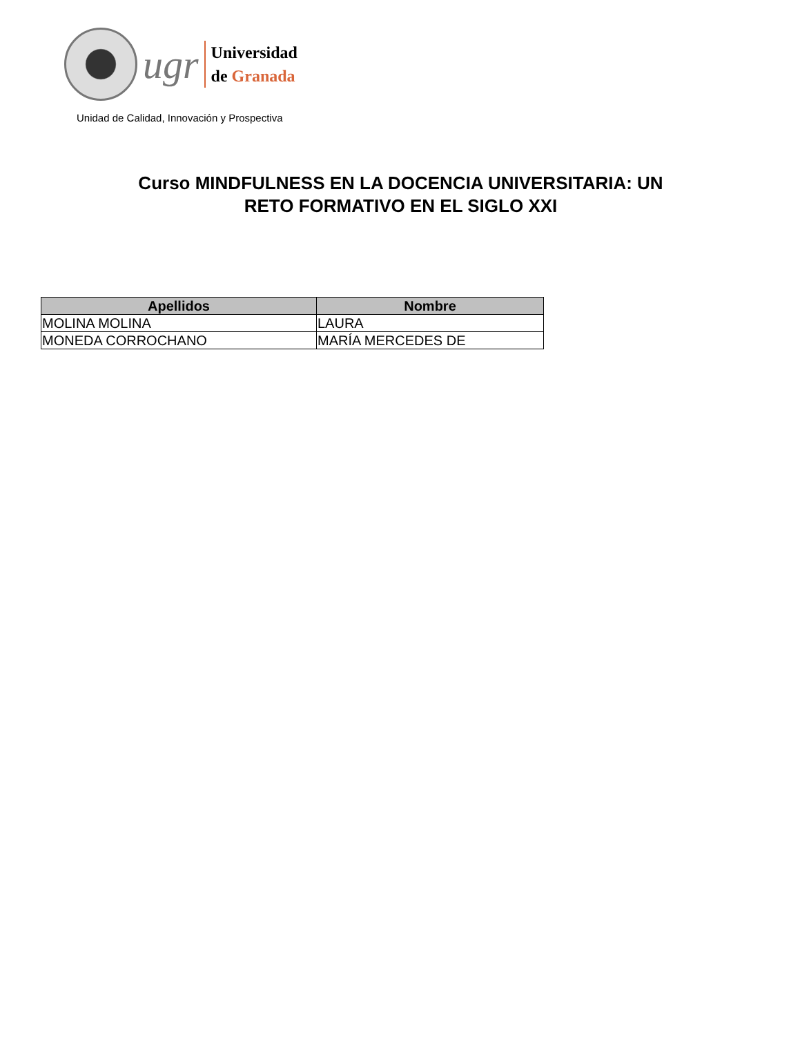ugr
Universidad
de Granada
Unidad de Calidad, Innovación y Prospectiva
Curso MINDFULNESS EN LA DOCENCIA UNIVERSITARIA: UN
RETO FORMATIVO EN EL SIGLO XXI
| Apellidos | Nombre |
| --- | --- |
| MOLINA MOLINA | LAURA |
| MONEDA CORROCHANO | MARÍA MERCEDES DE |